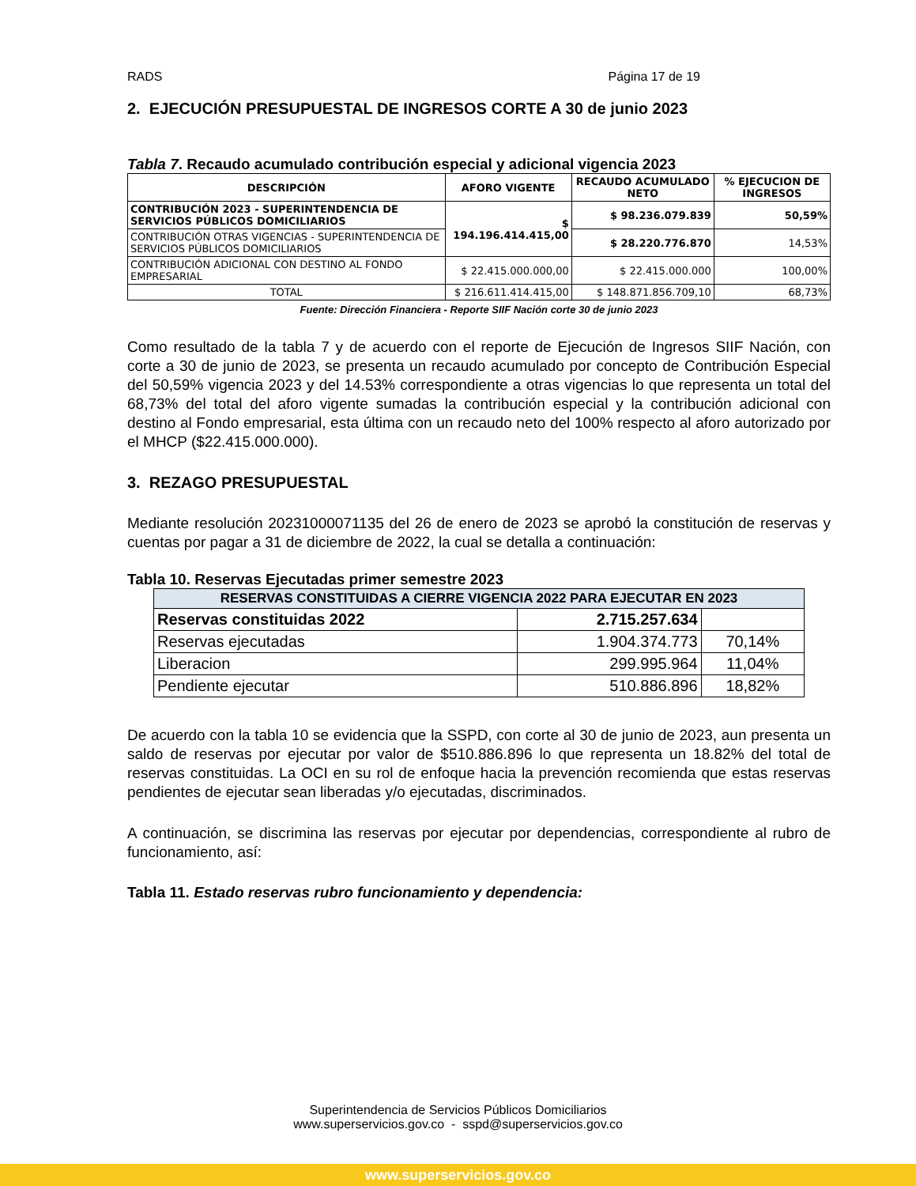RADS Página 17 de 19
2. EJECUCIÓN PRESUPUESTAL DE INGRESOS CORTE A 30 de junio 2023
Tabla 7. Recaudo acumulado contribución especial y adicional vigencia 2023
| DESCRIPCIÓN | AFORO VIGENTE | RECAUDO ACUMULADO NETO | % EJECUCION DE INGRESOS |
| --- | --- | --- | --- |
| CONTRIBUCIÓN 2023 - SUPERINTENDENCIA DE SERVICIOS PÚBLICOS DOMICILIARIOS | $ 194.196.414.415,00 | $ 98.236.079.839 | 50,59% |
| CONTRIBUCIÓN OTRAS VIGENCIAS - SUPERINTENDENCIA DE SERVICIOS PÚBLICOS DOMICILIARIOS | | $ 28.220.776.870 | 14,53% |
| CONTRIBUCIÓN ADICIONAL CON DESTINO AL FONDO EMPRESARIAL | $ 22.415.000.000,00 | $ 22.415.000.000 | 100,00% |
| TOTAL | $ 216.611.414.415,00 | $ 148.871.856.709,10 | 68,73% |
Fuente: Dirección Financiera - Reporte SIIF Nación corte 30 de junio 2023
Como resultado de la tabla 7 y de acuerdo con el reporte de Ejecución de Ingresos SIIF Nación, con corte a 30 de junio de 2023, se presenta un recaudo acumulado por concepto de Contribución Especial del 50,59% vigencia 2023 y del 14.53% correspondiente a otras vigencias lo que representa un total del 68,73% del total del aforo vigente sumadas la contribución especial y la contribución adicional con destino al Fondo empresarial, esta última con un recaudo neto del 100% respecto al aforo autorizado por el MHCP ($22.415.000.000).
3. REZAGO PRESUPUESTAL
Mediante resolución 20231000071135 del 26 de enero de 2023 se aprobó la constitución de reservas y cuentas por pagar a 31 de diciembre de 2022, la cual se detalla a continuación:
Tabla 10. Reservas Ejecutadas primer semestre 2023
| RESERVAS CONSTITUIDAS A CIERRE VIGENCIA 2022 PARA EJECUTAR EN 2023 | | |
| --- | --- | --- |
| Reservas constituidas 2022 | 2.715.257.634 | |
| Reservas ejecutadas | 1.904.374.773 | 70,14% |
| Liberacion | 299.995.964 | 11,04% |
| Pendiente ejecutar | 510.886.896 | 18,82% |
De acuerdo con la tabla 10 se evidencia que la SSPD, con corte al 30 de junio de 2023, aun presenta un saldo de reservas por ejecutar por valor de $510.886.896 lo que representa un 18.82% del total de reservas constituidas. La OCI en su rol de enfoque hacia la prevención recomienda que estas reservas pendientes de ejecutar sean liberadas y/o ejecutadas, discriminados.
A continuación, se discrimina las reservas por ejecutar por dependencias, correspondiente al rubro de funcionamiento, así:
Tabla 11. Estado reservas rubro funcionamiento y dependencia:
Superintendencia de Servicios Públicos Domiciliarios
www.superservicios.gov.co - sspd@superservicios.gov.co
www.superservicios.gov.co